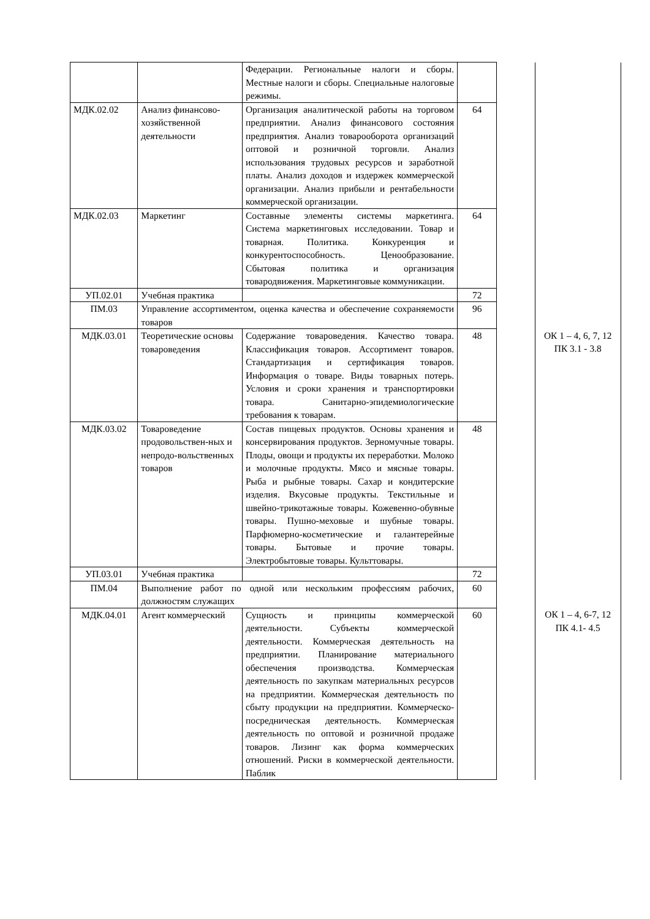| | | Федерации. Региональные налоги и сборы. Местные налоги и сборы. Специальные налоговые режимы. | | | |
| МДК.02.02 | Анализ финансово-хозяйственной деятельности | Организация аналитической работы на торговом предприятии. Анализ финансового состояния предприятия. Анализ товарооборота организаций оптовой и розничной торговли. Анализ использования трудовых ресурсов и заработной платы. Анализ доходов и издержек коммерческой организации. Анализ прибыли и рентабельности коммерческой организации. | 64 | | |
| МДК.02.03 | Маркетинг | Составные элементы системы маркетинга. Система маркетинговых исследовании. Товар и товарная. Политика. Конкуренция и конкурентоспособность. Ценообразование. Сбытовая политика и организация товародвижения. Маркетинговые коммуникации. | 64 | | |
| УП.02.01 | Учебная практика | | 72 | | |
| ПМ.03 | Управление ассортиментом, оценка качества и обеспечение сохраняемости товаров | | 96 | | |
| МДК.03.01 | Теоретические основы товароведения | Содержание товароведения. Качество товара. Классификация товаров. Ассортимент товаров. Стандартизация и сертификация товаров. Информация о товаре. Виды товарных потерь. Условия и сроки хранения и транспортировки товара. Санитарно-эпидемиологические требования к товарам. | 48 | | ОК 1 – 4, 6, 7, 12 ПК 3.1 - 3.8 |
| МДК.03.02 | Товароведение продовольствен-ных и непродо-вольственных товаров | Состав пищевых продуктов. Основы хранения и консервирования продуктов. Зерномучные товары. Плоды, овощи и продукты их переработки. Молоко и молочные продукты. Мясо и мясные товары. Рыба и рыбные товары. Сахар и кондитерские изделия. Вкусовые продукты. Текстильные и швейно-трикотажные товары. Кожевенно-обувные товары. Пушно-меховые и шубные товары. Парфюмерно-косметические и галантерейные товары. Бытовые и прочие товары. Электробытовые товары. Культтовары. | 48 | | |
| УП.03.01 | Учебная практика | | 72 | | |
| ПМ.04 | Выполнение работ по одной или нескольким профессиям рабочих, должностям служащих | | 60 | | |
| МДК.04.01 | Агент коммерческий | Сущность и принципы коммерческой деятельности. Субъекты коммерческой деятельности. Коммерческая деятельность на предприятии. Планирование материального обеспечения производства. Коммерческая деятельность по закупкам материальных ресурсов на предприятии. Коммерческая деятельность по сбыту продукции на предприятии. Коммерческо-посредническая деятельность. Коммерческая деятельность по оптовой и розничной продаже товаров. Лизинг как форма коммерческих отношений. Риски в коммерческой деятельности. Паблик | 60 | | ОК 1 – 4, 6-7, 12 ПК 4.1- 4.5 |